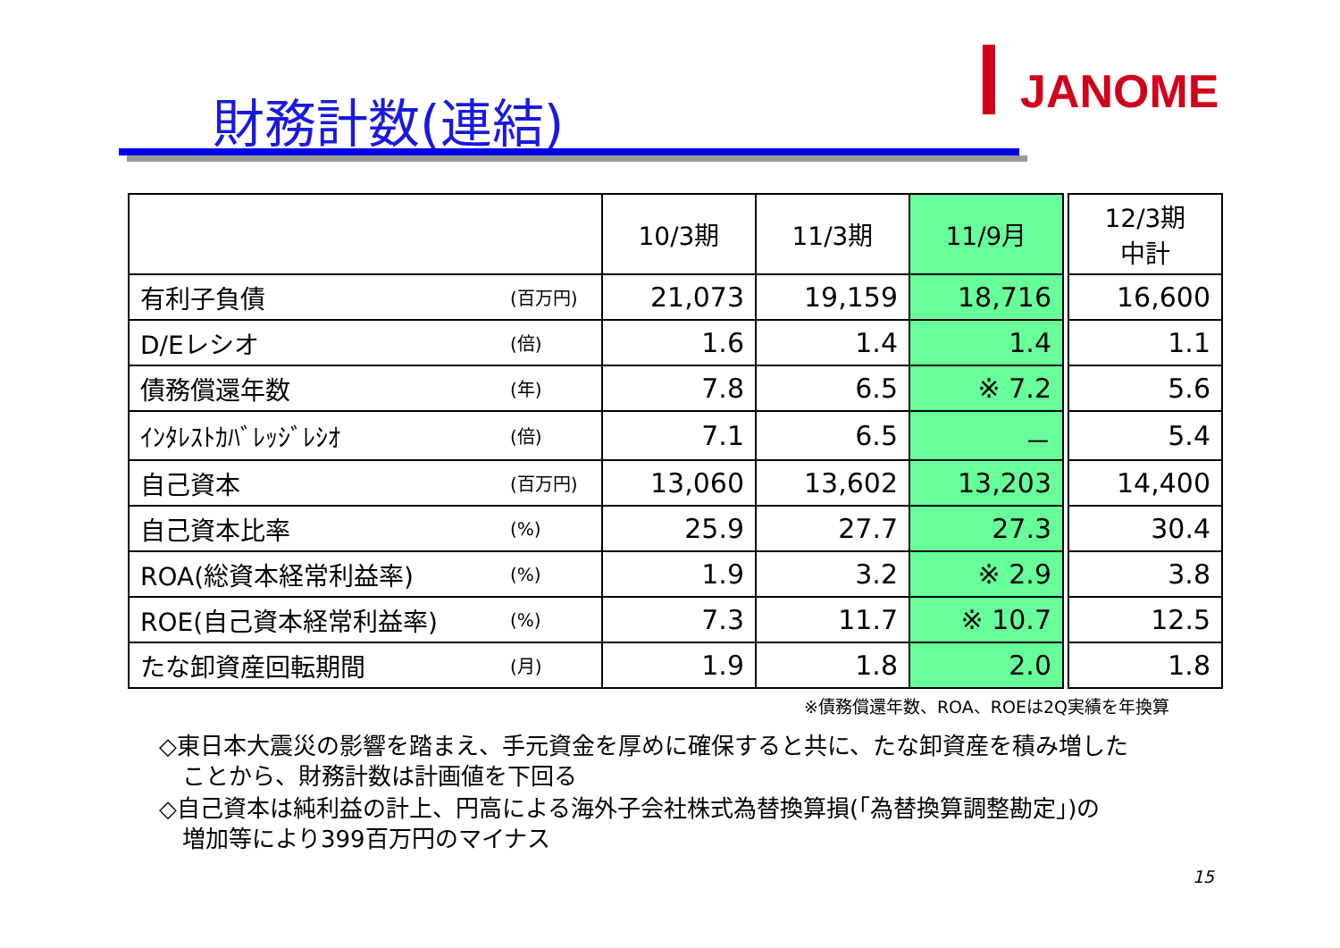JANOME
財務計数(連結)
| | | 10/3期 | 11/3期 | 11/9月 | | 12/3期 中計 |
| --- | --- | --- | --- | --- | --- | --- |
| 有利子負債 | (百万円) | 21,073 | 19,159 | 18,716 | | 16,600 |
| D/Eレシオ | (倍) | 1.6 | 1.4 | 1.4 | | 1.1 |
| 債務償還年数 | (年) | 7.8 | 6.5 | ※ 7.2 | | 5.6 |
| ｲﾝﾀﾚｽﾄｶﾊﾞﾚｯｼﾞﾚｼｵ | (倍) | 7.1 | 6.5 | － | | 5.4 |
| 自己資本 | (百万円) | 13,060 | 13,602 | 13,203 | | 14,400 |
| 自己資本比率 | (%) | 25.9 | 27.7 | 27.3 | | 30.4 |
| ROA(総資本経常利益率) | (%) | 1.9 | 3.2 | ※ 2.9 | | 3.8 |
| ROE(自己資本経常利益率) | (%) | 7.3 | 11.7 | ※ 10.7 | | 12.5 |
| たな卸資産回転期間 | (月) | 1.9 | 1.8 | 2.0 | | 1.8 |
※債務償還年数、ROA、ROEは2Q実績を年換算
◇東日本大震災の影響を踏まえ、手元資金を厚めに確保すると共に、たな卸資産を積み増した
　ことから、財務計数は計画値を下回る
◇自己資本は純利益の計上、円高による海外子会社株式為替換算損(「為替換算調整勘定」)の
　増加等により399百万円のマイナス
15